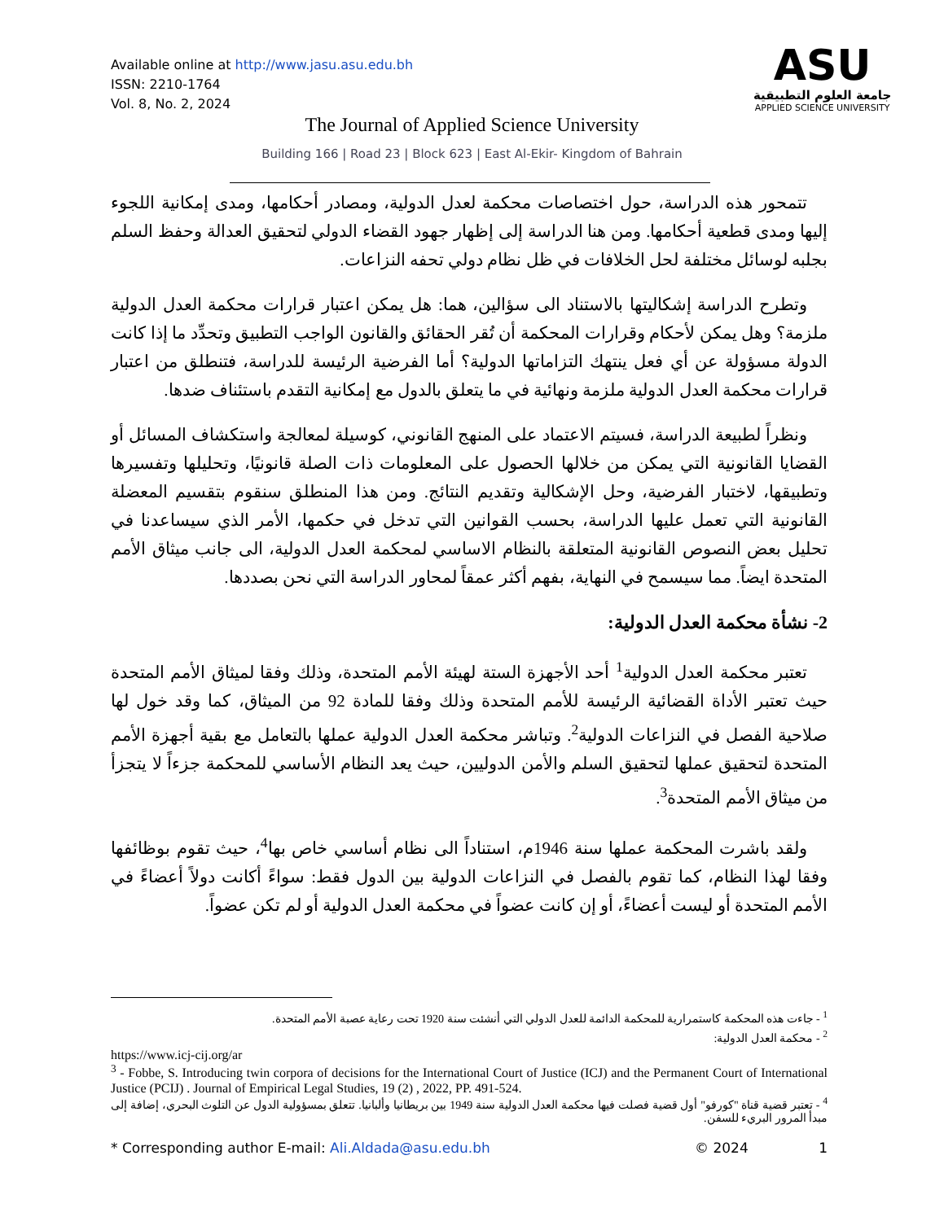Available online at http://www.jasu.asu.edu.bh
ISSN: 2210-1764
Vol. 8, No. 2, 2024
ASU
جامعة العلوم التطبيقية
APPLIED SCIENCE UNIVERSITY
The Journal of Applied Science University
Building 166 | Road 23 | Block 623 | East Al-Ekir- Kingdom of Bahrain
تتمحور هذه الدراسة، حول اختصاصات محكمة لعدل الدولية، ومصادر أحكامها، ومدى إمكانية اللجوء إليها ومدى قطعية أحكامها. ومن هنا الدراسة إلى إظهار جهود القضاء الدولي لتحقيق العدالة وحفظ السلم بجلبه لوسائل مختلفة لحل الخلافات في ظل نظام دولي تحفه النزاعات.
وتطرح الدراسة إشكاليتها بالاستناد الى سؤالين، هما: هل يمكن اعتبار قرارات محكمة العدل الدولية ملزمة؟ وهل يمكن لأحكام وقرارات المحكمة أن تُقر الحقائق والقانون الواجب التطبيق وتحدِّد ما إذا كانت الدولة مسؤولة عن أي فعل ينتهك التزاماتها الدولية؟ أما الفرضية الرئيسة للدراسة، فتنطلق من اعتبار قرارات محكمة العدل الدولية ملزمة ونهائية في ما يتعلق بالدول مع إمكانية التقدم باستئناف ضدها.
ونظراً لطبيعة الدراسة، فسيتم الاعتماد على المنهج القانوني، كوسيلة لمعالجة واستكشاف المسائل أو القضايا القانونية التي يمكن من خلالها الحصول على المعلومات ذات الصلة قانونيًا، وتحليلها وتفسيرها وتطبيقها، لاختبار الفرضية، وحل الإشكالية وتقديم النتائج. ومن هذا المنطلق سنقوم بتقسيم المعضلة القانونية التي تعمل عليها الدراسة، بحسب القوانين التي تدخل في حكمها، الأمر الذي سيساعدنا في تحليل بعض النصوص القانونية المتعلقة بالنظام الاساسي لمحكمة العدل الدولية، الى جانب ميثاق الأمم المتحدة ايضاً. مما سيسمح في النهاية، بفهم أكثر عمقاً لمحاور الدراسة التي نحن بصددها.
2- نشأة محكمة العدل الدولية:
تعتبر محكمة العدل الدولية<sup>1</sup> أحد الأجهزة الستة لهيئة الأمم المتحدة، وذلك وفقا لميثاق الأمم المتحدة حيث تعتبر الأداة القضائية الرئيسة للأمم المتحدة وذلك وفقا للمادة 92 من الميثاق، كما وقد خول لها صلاحية الفصل في النزاعات الدولية<sup>2</sup>. وتباشر محكمة العدل الدولية عملها بالتعامل مع بقية أجهزة الأمم المتحدة لتحقيق عملها لتحقيق السلم والأمن الدوليين، حيث يعد النظام الأساسي للمحكمة جزءاً لا يتجزأ من ميثاق الأمم المتحدة<sup>3</sup>.
ولقد باشرت المحكمة عملها سنة 1946م، استناداً الى نظام أساسي خاص بها<sup>4</sup>، حيث تقوم بوظائفها وفقا لهذا النظام، كما تقوم بالفصل في النزاعات الدولية بين الدول فقط: سواءً أكانت دولاً أعضاءً في الأمم المتحدة أو ليست أعضاءً، أو إن كانت عضواً في محكمة العدل الدولية أو لم تكن عضواً.
<sup>1</sup> - جاءت هذه المحكمة كاستمرارية للمحكمة الدائمة للعدل الدولي التي أنشئت سنة 1920 تحت رعاية عصبة الأمم المتحدة.
<sup>2</sup> - محكمة العدل الدولية:
https://www.icj-cij.org/ar
<sup>3</sup> - Fobbe, S. Introducing twin corpora of decisions for the International Court of Justice (ICJ) and the Permanent Court of International Justice (PCIJ) . Journal of Empirical Legal Studies, 19 (2) , 2022, PP. 491-524.
<sup>4</sup> - تعتبر قضية قناة "كورفو" أول قضية فصلت فيها محكمة العدل الدولية سنة 1949 بين بريطانيا وألبانيا. تتعلق بمسؤولية الدول عن التلوث البحري، إضافة إلى مبدأ المرور البريء للسفن.
* Corresponding author E-mail: Ali.Aldada@asu.edu.bh © 2024 1